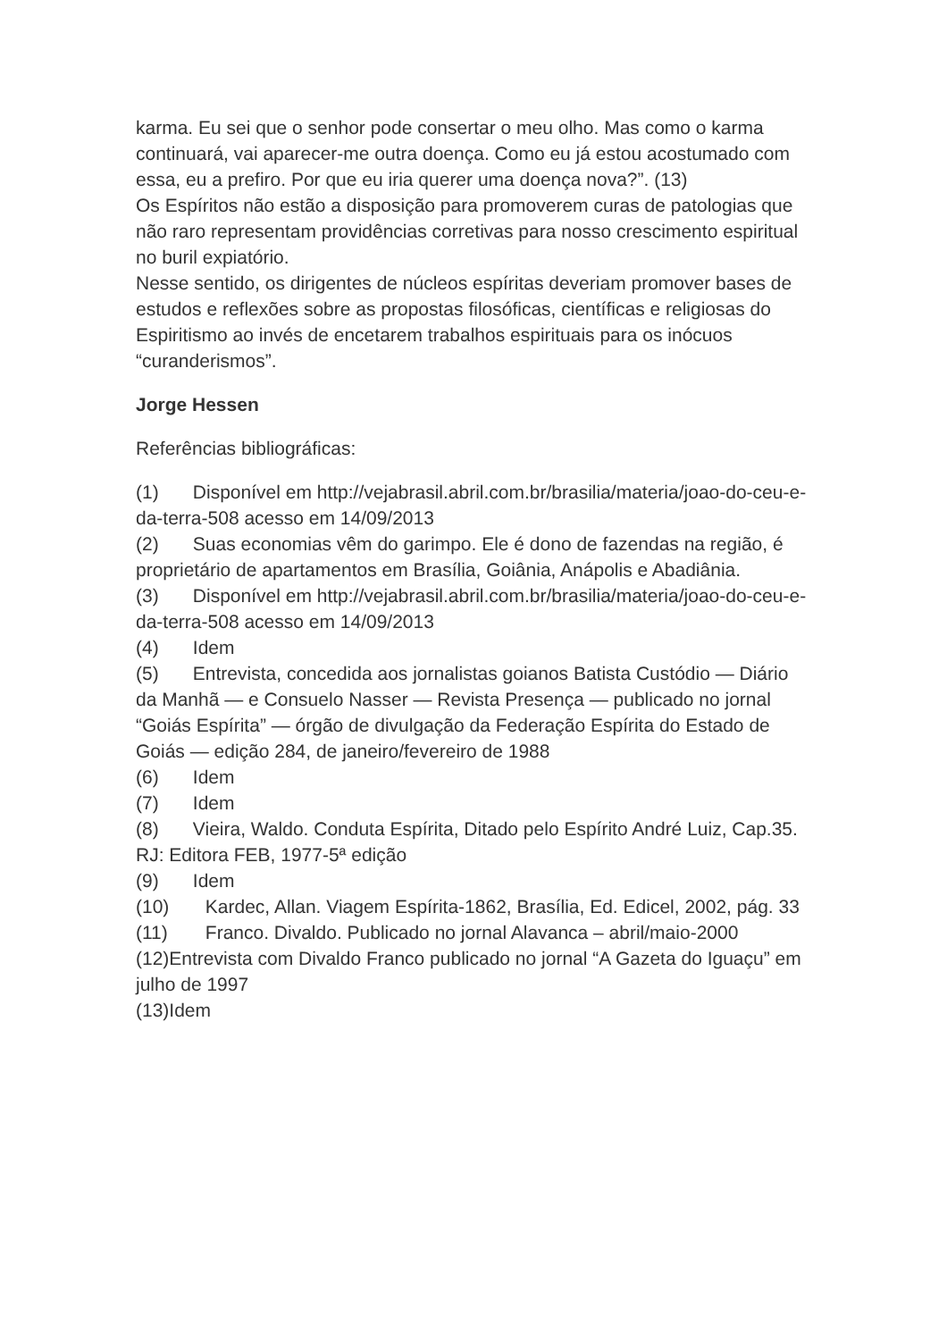karma. Eu sei que o senhor pode consertar o meu olho. Mas como o karma continuará, vai aparecer-me outra doença. Como eu já estou acostumado com essa, eu a prefiro. Por que eu iria querer uma doença nova?”. (13)
Os Espíritos não estão a disposição para promoverem curas de patologias que não raro representam providências corretivas para nosso crescimento espiritual no buril expiatório.
Nesse sentido, os dirigentes de núcleos espíritas deveriam promover bases de estudos e reflexões sobre as propostas filosóficas, científicas e religiosas do Espiritismo ao invés de encetarem trabalhos espirituais para os inócuos “curanderismos”.
Jorge Hessen
Referências bibliográficas:
(1) Disponível em http://vejabrasil.abril.com.br/brasilia/materia/joao-do-ceu-e-da-terra-508 acesso em 14/09/2013
(2) Suas economias vêm do garimpo. Ele é dono de fazendas na região, é proprietário de apartamentos em Brasília, Goiânia, Anápolis e Abadiânia.
(3) Disponível em http://vejabrasil.abril.com.br/brasilia/materia/joao-do-ceu-e-da-terra-508 acesso em 14/09/2013
(4) Idem
(5) Entrevista, concedida aos jornalistas goianos Batista Custódio — Diário da Manhã — e Consuelo Nasser — Revista Presença — publicado no jornal “Goiás Espírita” — órgão de divulgação da Federação Espírita do Estado de Goiás — edição 284, de janeiro/fevereiro de 1988
(6) Idem
(7) Idem
(8) Vieira, Waldo. Conduta Espírita, Ditado pelo Espírito André Luiz, Cap.35. RJ: Editora FEB, 1977-5ª edição
(9) Idem
(10) Kardec, Allan. Viagem Espírita-1862, Brasília, Ed. Edicel, 2002, pág. 33
(11) Franco. Divaldo. Publicado no jornal Alavanca – abril/maio-2000
(12)Entrevista com Divaldo Franco publicado no jornal “A Gazeta do Iguaçu” em julho de 1997
(13)Idem